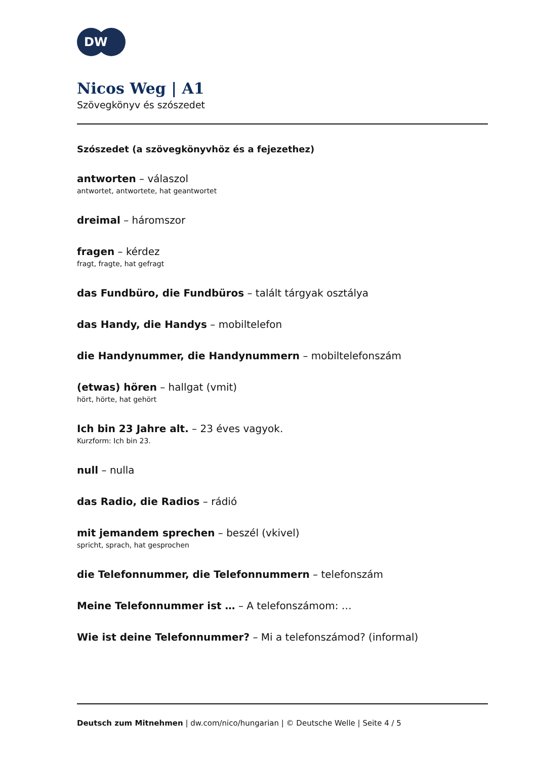DW
Nicos Weg | A1
Szövegkönyv és szószedet
Szószedet (a szövegkönyvhöz és a fejezethez)
antworten – válaszol
antwortet, antwortete, hat geantwortet
dreimal – háromszor
fragen – kérdez
fragt, fragte, hat gefragt
das Fundbüro, die Fundbüros – talált tárgyak osztálya
das Handy, die Handys – mobiltelefon
die Handynummer, die Handynummern – mobiltelefonszám
(etwas) hören – hallgat (vmit)
hört, hörte, hat gehört
Ich bin 23 Jahre alt. – 23 éves vagyok.
Kurzform: Ich bin 23.
null – nulla
das Radio, die Radios – rádió
mit jemandem sprechen – beszél (vkivel)
spricht, sprach, hat gesprochen
die Telefonnummer, die Telefonnummern – telefonszám
Meine Telefonnummer ist … – A telefonszámom: …
Wie ist deine Telefonnummer? – Mi a telefonszámod? (informal)
Deutsch zum Mitnehmen | dw.com/nico/hungarian | © Deutsche Welle | Seite 4 / 5